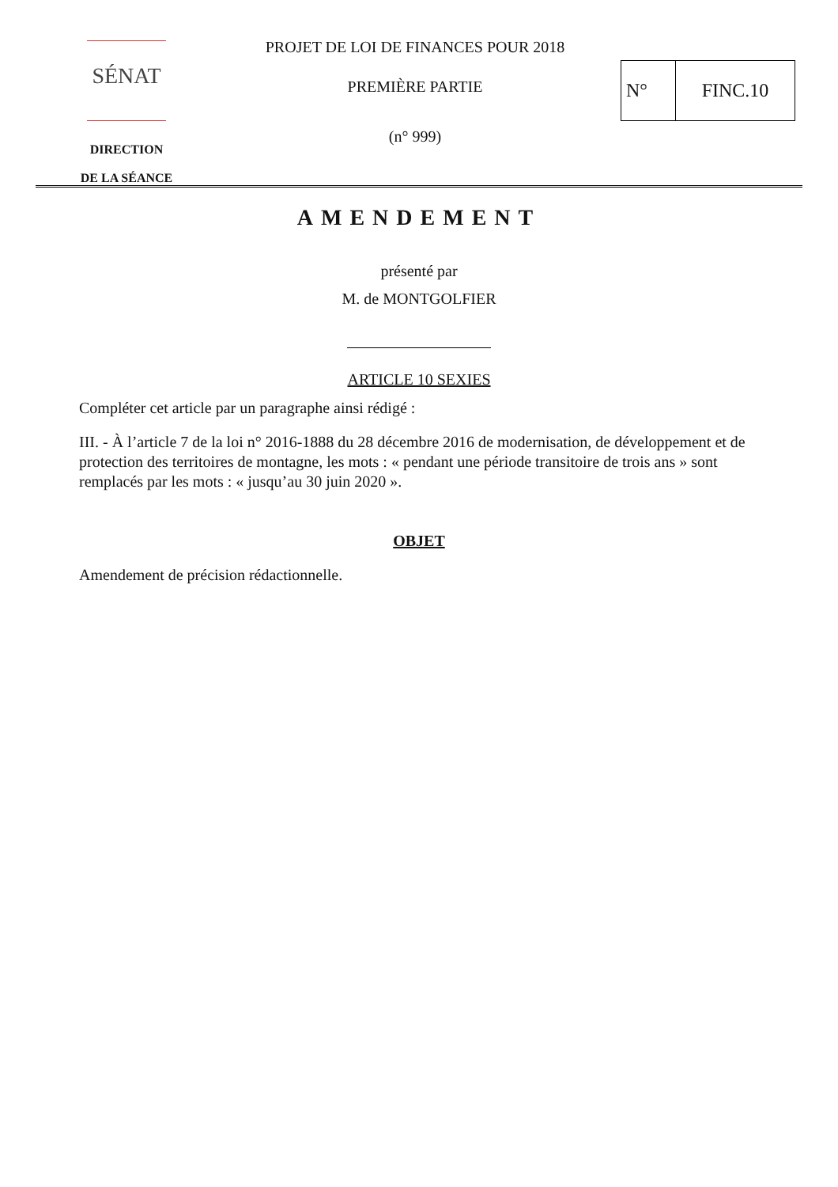SÉNAT
DIRECTION
DE LA SÉANCE
PROJET DE LOI DE FINANCES POUR 2018
PREMIÈRE PARTIE
(n° 999)
N° FINC.10
AMENDEMENT
présenté par
M. de MONTGOLFIER
ARTICLE 10 SEXIES
Compléter cet article par un paragraphe ainsi rédigé :
III. - À l’article 7 de la loi n° 2016-1888 du 28 décembre 2016 de modernisation, de développement et de protection des territoires de montagne, les mots : « pendant une période transitoire de trois ans » sont remplacés par les mots : « jusqu’au 30 juin 2020 ».
OBJET
Amendement de précision rédactionnelle.